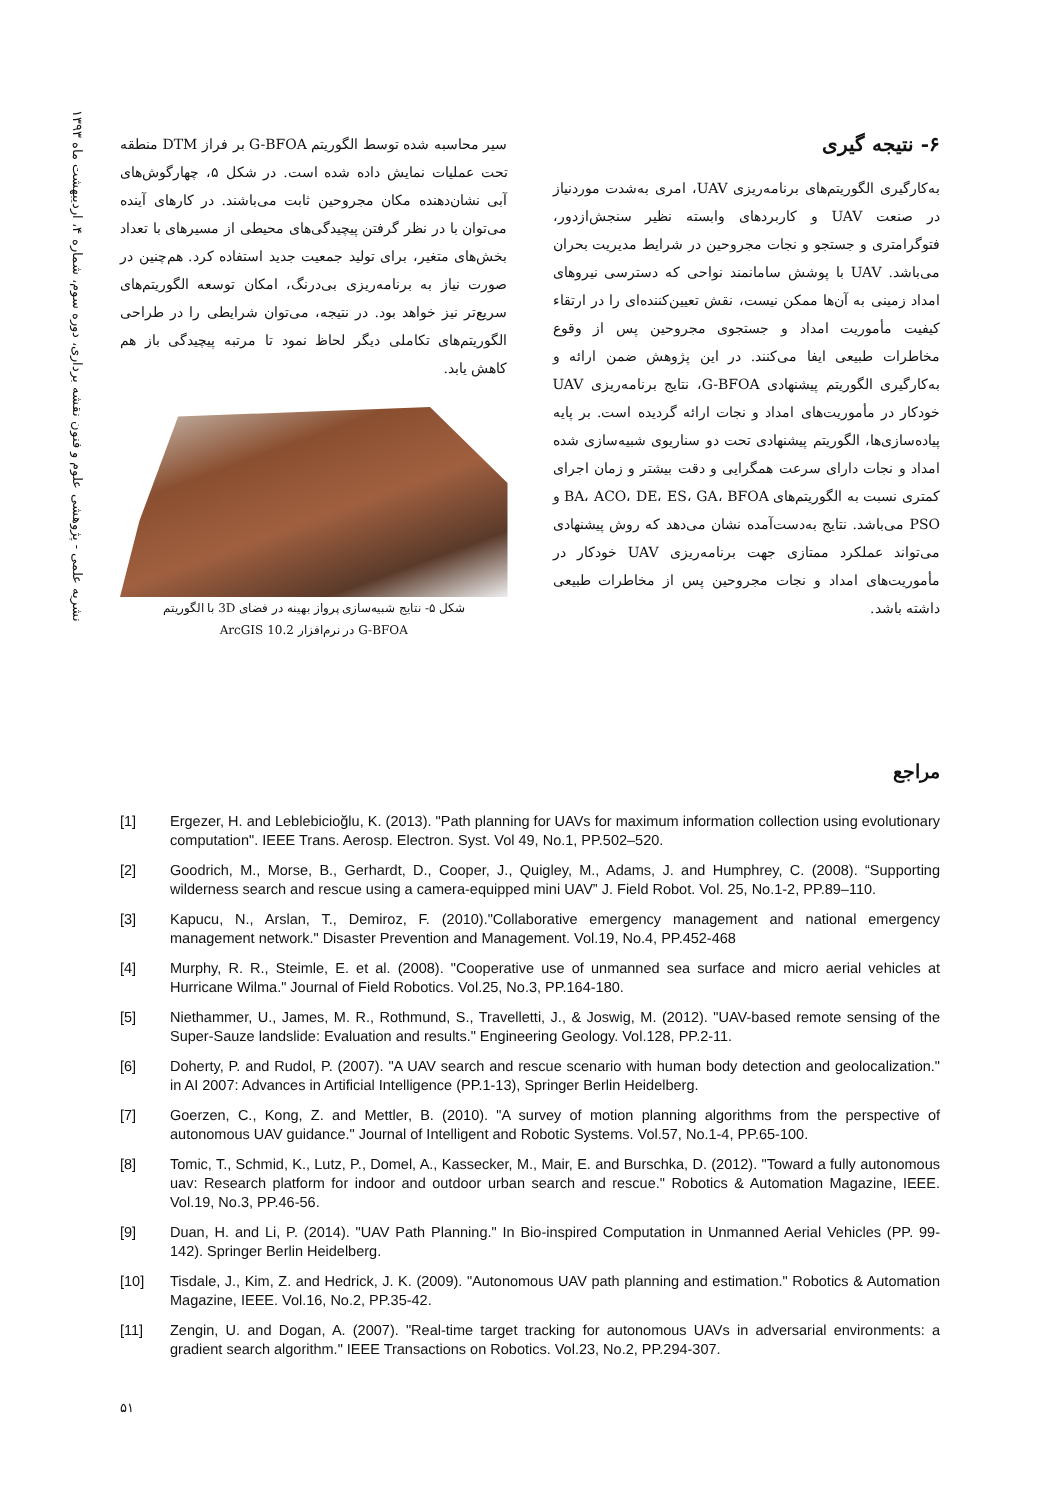نشریه علمی - پژوهشی علوم و فنون نقشه برداری، دوره سوم، شماره ۴، اردیبهشت ماه ۱۳۹۳
سیر محاسبه شده توسط الگوریتم G-BFOA بر فراز DTM منطقه تحت عملیات نمایش داده شده است. در شکل ۵، چهارگوش‌های آبی نشان‌دهنده مکان مجروحین ثابت می‌باشند. در کارهای آینده می‌توان با در نظر گرفتن پیچیدگی‌های محیطی از مسیرهای با تعداد بخش‌های متغیر، برای تولید جمعیت جدید استفاده کرد. هم‌چنین در صورت نیاز به برنامه‌ریزی بی‌درنگ، امکان توسعه الگوریتم‌های سریع‌تر نیز خواهد بود. در نتیجه، می‌توان شرایطی را در طراحی الگوریتم‌های تکاملی دیگر لحاظ نمود تا مرتبه پیچیدگی باز هم کاهش یابد.
شکل ۵- نتایج شبیه‌سازی پرواز بهینه در فضای 3D با الگوریتم
G-BFOA در نرم‌افزار ArcGIS 10.2
۶- نتیجه گیری
به‌کارگیری الگوریتم‌های برنامه‌ریزی UAV، امری به‌شدت موردنیاز در صنعت UAV و کاربردهای وابسته نظیر سنجش‌ازدور، فتوگرامتری و جستجو و نجات مجروحین در شرایط مدیریت بحران می‌باشد. UAV با پوشش سامانمند نواحی که دسترسی نیروهای امداد زمینی به آن‌ها ممکن نیست، نقش تعیین‌کننده‌ای را در ارتقاء کیفیت مأموریت امداد و جستجوی مجروحین پس از وقوع مخاطرات طبیعی ایفا می‌کنند. در این پژوهش ضمن ارائه و به‌کارگیری الگوریتم پیشنهادی G-BFOA، نتایج برنامه‌ریزی UAV خودکار در مأموریت‌های امداد و نجات ارائه گردیده است. بر پایه پیاده‌سازی‌ها، الگوریتم پیشنهادی تحت دو سناریوی شبیه‌سازی شده امداد و نجات دارای سرعت همگرایی و دقت بیشتر و زمان اجرای کمتری نسبت به الگوریتم‌های BA، ACO، DE، ES، GA، BFOA و PSO می‌باشد. نتایج به‌دست‌آمده نشان می‌دهد که روش پیشنهادی می‌تواند عملکرد ممتازی جهت برنامه‌ریزی UAV خودکار در مأموریت‌های امداد و نجات مجروحین پس از مخاطرات طبیعی داشته باشد.
مراجع
[1] Ergezer, H. and Leblebicioğlu, K. (2013). "Path planning for UAVs for maximum information collection using evolutionary computation". IEEE Trans. Aerosp. Electron. Syst. Vol 49, No.1, PP.502–520.
[2] Goodrich, M., Morse, B., Gerhardt, D., Cooper, J., Quigley, M., Adams, J. and Humphrey, C. (2008). “Supporting wilderness search and rescue using a camera-equipped mini UAV” J. Field Robot. Vol. 25, No.1-2, PP.89–110.
[3] Kapucu, N., Arslan, T., Demiroz, F. (2010)."Collaborative emergency management and national emergency management network." Disaster Prevention and Management. Vol.19, No.4, PP.452-468
[4] Murphy, R. R., Steimle, E. et al. (2008). "Cooperative use of unmanned sea surface and micro aerial vehicles at Hurricane Wilma." Journal of Field Robotics. Vol.25, No.3, PP.164-180.
[5] Niethammer, U., James, M. R., Rothmund, S., Travelletti, J., & Joswig, M. (2012). "UAV-based remote sensing of the Super-Sauze landslide: Evaluation and results." Engineering Geology. Vol.128, PP.2-11.
[6] Doherty, P. and Rudol, P. (2007). "A UAV search and rescue scenario with human body detection and geolocalization." in AI 2007: Advances in Artificial Intelligence (PP.1-13), Springer Berlin Heidelberg.
[7] Goerzen, C., Kong, Z. and Mettler, B. (2010). "A survey of motion planning algorithms from the perspective of autonomous UAV guidance." Journal of Intelligent and Robotic Systems. Vol.57, No.1-4, PP.65-100.
[8] Tomic, T., Schmid, K., Lutz, P., Domel, A., Kassecker, M., Mair, E. and Burschka, D. (2012). "Toward a fully autonomous uav: Research platform for indoor and outdoor urban search and rescue." Robotics & Automation Magazine, IEEE. Vol.19, No.3, PP.46-56.
[9] Duan, H. and Li, P. (2014). "UAV Path Planning." In Bio-inspired Computation in Unmanned Aerial Vehicles (PP. 99-142). Springer Berlin Heidelberg.
[10] Tisdale, J., Kim, Z. and Hedrick, J. K. (2009). "Autonomous UAV path planning and estimation." Robotics & Automation Magazine, IEEE. Vol.16, No.2, PP.35-42.
[11] Zengin, U. and Dogan, A. (2007). "Real-time target tracking for autonomous UAVs in adversarial environments: a gradient search algorithm." IEEE Transactions on Robotics. Vol.23, No.2, PP.294-307.
۵۱